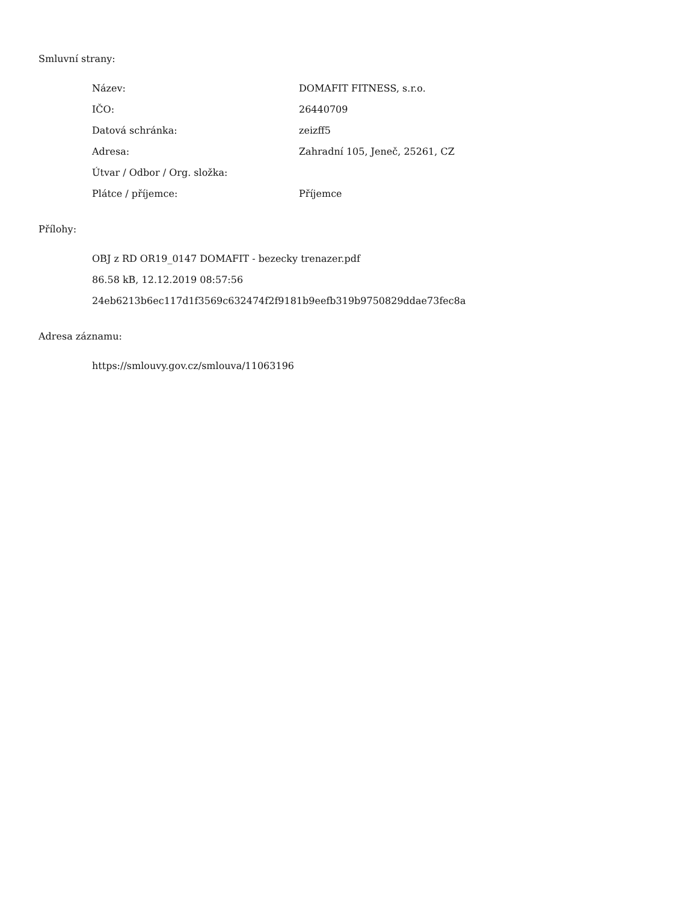Smluvní strany:
| Název: | DOMAFIT FITNESS, s.r.o. |
| IČO: | 26440709 |
| Datová schránka: | zeizff5 |
| Adresa: | Zahradní 105, Jeneč, 25261, CZ |
| Útvar / Odbor / Org. složka: | |
| Plátce / příjemce: | Příjemce |
Přílohy:
OBJ z RD OR19_0147 DOMAFIT - bezecky trenazer.pdf
86.58 kB, 12.12.2019 08:57:56
24eb6213b6ec117d1f3569c632474f2f9181b9eefb319b9750829ddae73fec8a
Adresa záznamu:
https://smlouvy.gov.cz/smlouva/11063196